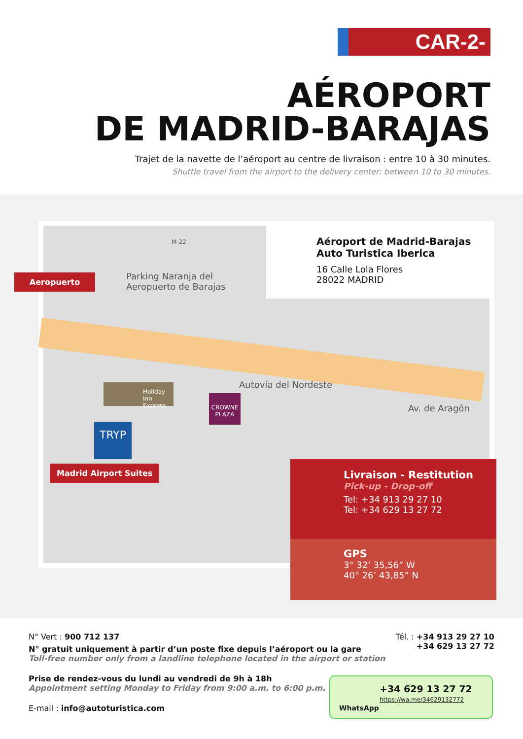CAR-2-EUROPE
AÉROPORT
DE MADRID-BARAJAS
Trajet de la navette de l’aéroport au centre de livraison : entre 10 à 30 minutes.
Shuttle travel from the airport to the delivery center: between 10 to 30 minutes.
Parking Naranja del
Aeropuerto de Barajas
Autovía del Nordeste
Av. de Aragón
M-22
Aeropuerto
CROWNE PLAZA
Holiday Inn Express
TRYP
Madrid Airport Suites
Aéroport de Madrid-Barajas
Auto Turistica Iberica
16 Calle Lola Flores
28022 MADRID
Livraison - Restitution
Pick-up - Drop-off
Tel: +34 913 29 27 10
Tel: +34 629 13 27 72
GPS
3° 32’ 35,56” W
40° 26’ 43,85” N
Tél. : +34 913 29 27 10
+34 629 13 27 72
N° Vert : 900 712 137
N° gratuit uniquement à partir d’un poste fixe depuis l’aéroport ou la gare
Toll-free number only from a landline telephone located in the airport or station
Prise de rendez-vous du lundi au vendredi de 9h à 18h
Appointment setting Monday to Friday from 9:00 a.m. to 6:00 p.m.
E-mail : info@autoturistica.com
WhatsApp
+34 629 13 27 72
https://wa.me/34629132772